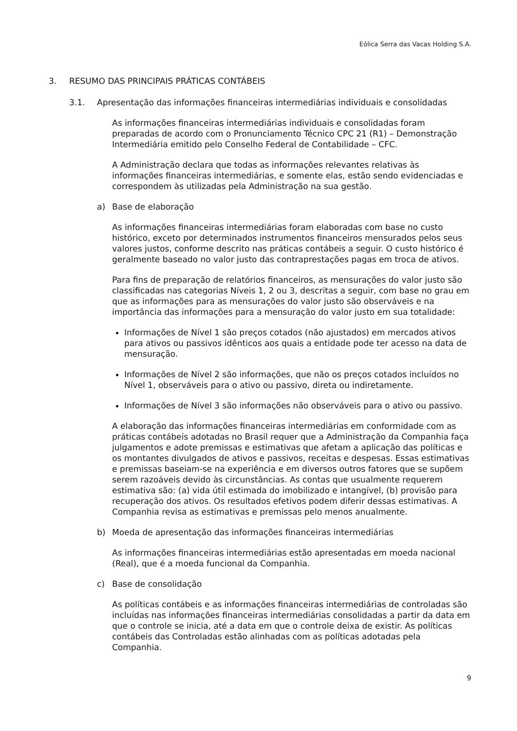Eólica Serra das Vacas Holding S.A.
3. RESUMO DAS PRINCIPAIS PRÁTICAS CONTÁBEIS
3.1. Apresentação das informações financeiras intermediárias individuais e consolidadas
As informações financeiras intermediárias individuais e consolidadas foram preparadas de acordo com o Pronunciamento Técnico CPC 21 (R1) – Demonstração Intermediária emitido pelo Conselho Federal de Contabilidade – CFC.
A Administração declara que todas as informações relevantes relativas às informações financeiras intermediárias, e somente elas, estão sendo evidenciadas e correspondem às utilizadas pela Administração na sua gestão.
a) Base de elaboração
As informações financeiras intermediárias foram elaboradas com base no custo histórico, exceto por determinados instrumentos financeiros mensurados pelos seus valores justos, conforme descrito nas práticas contábeis a seguir. O custo histórico é geralmente baseado no valor justo das contraprestações pagas em troca de ativos.
Para fins de preparação de relatórios financeiros, as mensurações do valor justo são classificadas nas categorias Níveis 1, 2 ou 3, descritas a seguir, com base no grau em que as informações para as mensurações do valor justo são observáveis e na importância das informações para a mensuração do valor justo em sua totalidade:
Informações de Nível 1 são preços cotados (não ajustados) em mercados ativos para ativos ou passivos idênticos aos quais a entidade pode ter acesso na data de mensuração.
Informações de Nível 2 são informações, que não os preços cotados incluídos no Nível 1, observáveis para o ativo ou passivo, direta ou indiretamente.
Informações de Nível 3 são informações não observáveis para o ativo ou passivo.
A elaboração das informações financeiras intermediárias em conformidade com as práticas contábeis adotadas no Brasil requer que a Administração da Companhia faça julgamentos e adote premissas e estimativas que afetam a aplicação das políticas e os montantes divulgados de ativos e passivos, receitas e despesas. Essas estimativas e premissas baseiam-se na experiência e em diversos outros fatores que se supõem serem razoáveis devido às circunstâncias. As contas que usualmente requerem estimativa são: (a) vida útil estimada do imobilizado e intangível, (b) provisão para recuperação dos ativos. Os resultados efetivos podem diferir dessas estimativas. A Companhia revisa as estimativas e premissas pelo menos anualmente.
b) Moeda de apresentação das informações financeiras intermediárias
As informações financeiras intermediárias estão apresentadas em moeda nacional (Real), que é a moeda funcional da Companhia.
c) Base de consolidação
As políticas contábeis e as informações financeiras intermediárias de controladas são incluídas nas informações financeiras intermediárias consolidadas a partir da data em que o controle se inicia, até a data em que o controle deixa de existir. As políticas contábeis das Controladas estão alinhadas com as políticas adotadas pela Companhia.
9